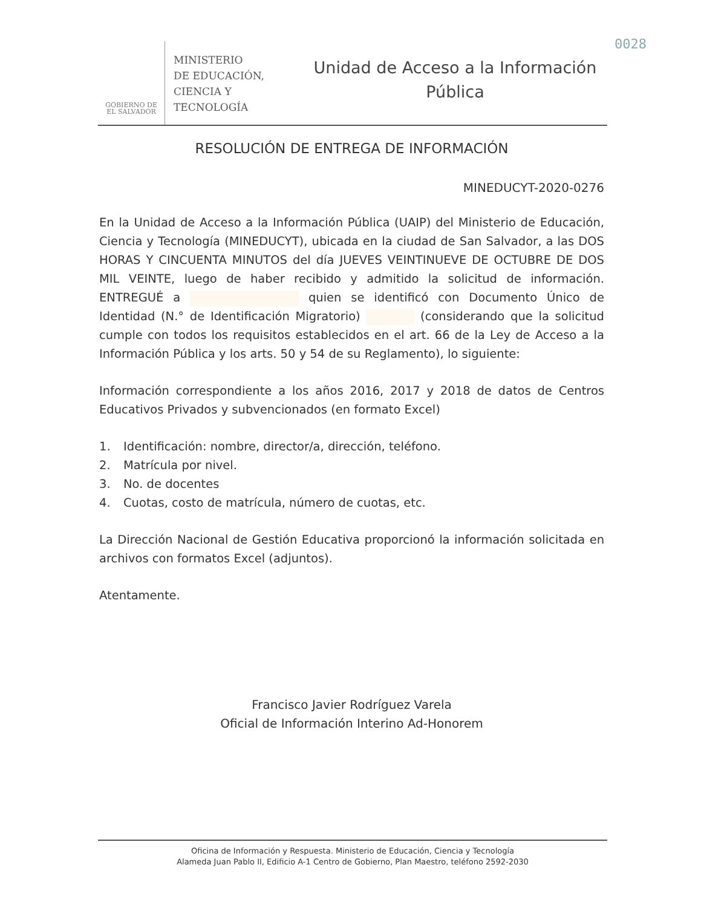0028
GOBIERNO DE
EL SALVADOR
MINISTERIO
DE EDUCACIÓN,
CIENCIA Y
TECNOLOGÍA
Unidad de Acceso a la Información
Pública
RESOLUCIÓN DE ENTREGA DE INFORMACIÓN
MINEDUCYT-2020-0276
En la Unidad de Acceso a la Información Pública (UAIP) del Ministerio de Educación, Ciencia y Tecnología (MINEDUCYT), ubicada en la ciudad de San Salvador, a las DOS HORAS Y CINCUENTA MINUTOS del día JUEVES VEINTINUEVE DE OCTUBRE DE DOS MIL VEINTE, luego de haber recibido y admitido la solicitud de información. ENTREGUÉ a quien se identificó con Documento Único de Identidad (N.° de Identificación Migratorio) (considerando que la solicitud cumple con todos los requisitos establecidos en el art. 66 de la Ley de Acceso a la Información Pública y los arts. 50 y 54 de su Reglamento), lo siguiente:
Información correspondiente a los años 2016, 2017 y 2018 de datos de Centros Educativos Privados y subvencionados (en formato Excel)
1. Identificación: nombre, director/a, dirección, teléfono.
2. Matrícula por nivel.
3. No. de docentes
4. Cuotas, costo de matrícula, número de cuotas, etc.
La Dirección Nacional de Gestión Educativa proporcionó la información solicitada en archivos con formatos Excel (adjuntos).
Atentamente.
Francisco Javier Rodríguez Varela
Oficial de Información Interino Ad-Honorem
Oficina de Información y Respuesta. Ministerio de Educación, Ciencia y Tecnología
Alameda Juan Pablo II, Edificio A-1 Centro de Gobierno, Plan Maestro, teléfono 2592-2030